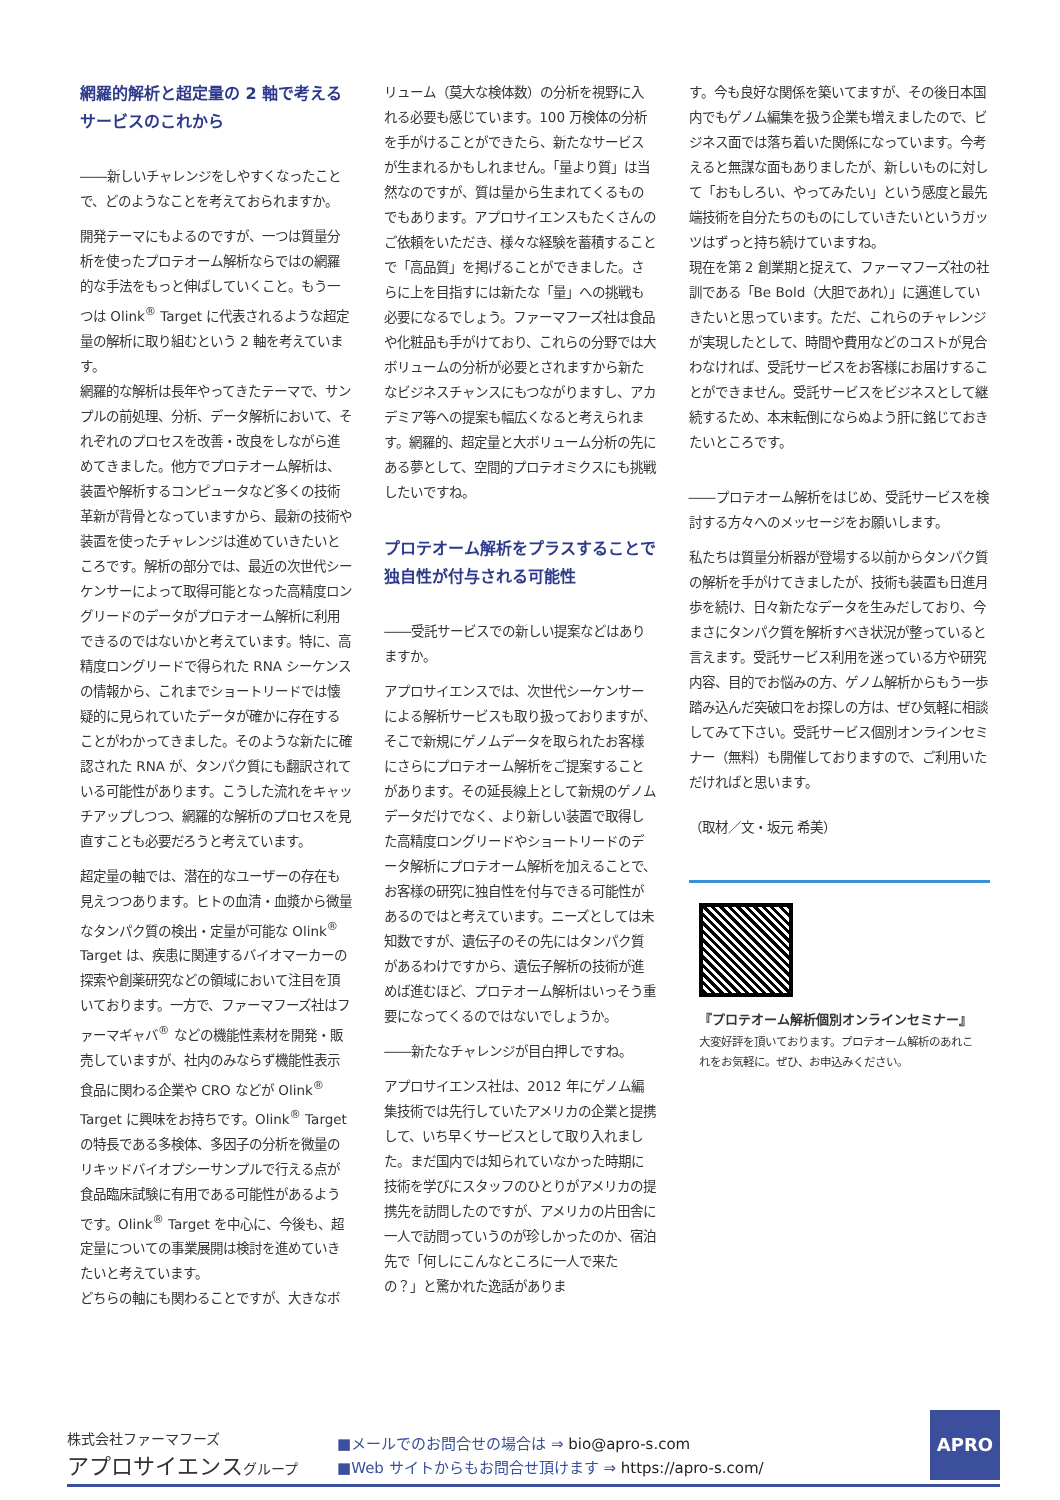網羅的解析と超定量の 2 軸で考える
サービスのこれから
――新しいチャレンジをしやすくなったことで、どのようなことを考えておられますか。
開発テーマにもよるのですが、一つは質量分析を使ったプロテオーム解析ならではの網羅的な手法をもっと伸ばしていくこと。もう一つは Olink<sup>®</sup> Target に代表されるような超定量の解析に取り組むという 2 軸を考えています。
網羅的な解析は長年やってきたテーマで、サンプルの前処理、分析、データ解析において、それぞれのプロセスを改善・改良をしながら進めてきました。他方でプロテオーム解析は、装置や解析するコンピュータなど多くの技術革新が背骨となっていますから、最新の技術や装置を使ったチャレンジは進めていきたいところです。解析の部分では、最近の次世代シーケンサーによって取得可能となった高精度ロングリードのデータがプロテオーム解析に利用できるのではないかと考えています。特に、高精度ロングリードで得られた RNA シーケンスの情報から、これまでショートリードでは懐疑的に見られていたデータが確かに存在することがわかってきました。そのような新たに確認された RNA が、タンパク質にも翻訳されている可能性があります。こうした流れをキャッチアップしつつ、網羅的な解析のプロセスを見直すことも必要だろうと考えています。
超定量の軸では、潜在的なユーザーの存在も見えつつあります。ヒトの血清・血漿から微量なタンパク質の検出・定量が可能な Olink<sup>®</sup> Target は、疾患に関連するバイオマーカーの探索や創薬研究などの領域において注目を頂いております。一方で、ファーマフーズ社はファーマギャバ<sup>®</sup> などの機能性素材を開発・販売していますが、社内のみならず機能性表示食品に関わる企業や CRO などが Olink<sup>®</sup> Target に興味をお持ちです。Olink<sup>®</sup> Target の特長である多検体、多因子の分析を微量のリキッドバイオプシーサンプルで行える点が食品臨床試験に有用である可能性があるようです。Olink<sup>®</sup> Target を中心に、今後も、超定量についての事業展開は検討を進めていきたいと考えています。
どちらの軸にも関わることですが、大きなボ
リューム（莫大な検体数）の分析を視野に入れる必要も感じています。100 万検体の分析を手がけることができたら、新たなサービスが生まれるかもしれません。「量より質」は当然なのですが、質は量から生まれてくるものでもあります。アプロサイエンスもたくさんのご依頼をいただき、様々な経験を蓄積することで「高品質」を掲げることができました。さらに上を目指すには新たな「量」への挑戦も必要になるでしょう。ファーマフーズ社は食品や化粧品も手がけており、これらの分野では大ボリュームの分析が必要とされますから新たなビジネスチャンスにもつながりますし、アカデミア等への提案も幅広くなると考えられます。網羅的、超定量と大ボリューム分析の先にある夢として、空間的プロテオミクスにも挑戦したいですね。
プロテオーム解析をプラスすることで
独自性が付与される可能性
――受託サービスでの新しい提案などはありますか。
アプロサイエンスでは、次世代シーケンサーによる解析サービスも取り扱っておりますが、そこで新規にゲノムデータを取られたお客様にさらにプロテオーム解析をご提案することがあります。その延長線上として新規のゲノムデータだけでなく、より新しい装置で取得した高精度ロングリードやショートリードのデータ解析にプロテオーム解析を加えることで、お客様の研究に独自性を付与できる可能性があるのではと考えています。ニーズとしては未知数ですが、遺伝子のその先にはタンパク質があるわけですから、遺伝子解析の技術が進めば進むほど、プロテオーム解析はいっそう重要になってくるのではないでしょうか。
――新たなチャレンジが目白押しですね。
アプロサイエンス社は、2012 年にゲノム編集技術では先行していたアメリカの企業と提携して、いち早くサービスとして取り入れました。まだ国内では知られていなかった時期に技術を学びにスタッフのひとりがアメリカの提携先を訪問したのですが、アメリカの片田舎に一人で訪問っていうのが珍しかったのか、宿泊先で「何しにこんなところに一人で来たの？」と驚かれた逸話がありま
す。今も良好な関係を築いてますが、その後日本国内でもゲノム編集を扱う企業も増えましたので、ビジネス面では落ち着いた関係になっています。今考えると無謀な面もありましたが、新しいものに対して「おもしろい、やってみたい」という感度と最先端技術を自分たちのものにしていきたいというガッツはずっと持ち続けていますね。
現在を第 2 創業期と捉えて、ファーマフーズ社の社訓である「Be Bold（大胆であれ）」に邁進していきたいと思っています。ただ、これらのチャレンジが実現したとして、時間や費用などのコストが見合わなければ、受託サービスをお客様にお届けすることができません。受託サービスをビジネスとして継続するため、本末転倒にならぬよう肝に銘じておきたいところです。
――プロテオーム解析をはじめ、受託サービスを検討する方々へのメッセージをお願いします。
私たちは質量分析器が登場する以前からタンパク質の解析を手がけてきましたが、技術も装置も日進月歩を続け、日々新たなデータを生みだしており、今まさにタンパク質を解析すべき状況が整っていると言えます。受託サービス利用を迷っている方や研究内容、目的でお悩みの方、ゲノム解析からもう一歩踏み込んだ突破口をお探しの方は、ぜひ気軽に相談してみて下さい。受託サービス個別オンラインセミナー（無料）も開催しておりますので、ご利用いただければと思います。
（取材／文・坂元 希美）
『プロテオーム解析個別オンラインセミナー』
大変好評を頂いております。プロテオーム解析のあれこれをお気軽に。ぜひ、お申込みください。
株式会社ファーマフーズ
アプロサイエンスグループ
■メールでのお問合せの場合は ⇒ bio@apro-s.com
■Web サイトからもお問合せ頂けます ⇒ https://apro-s.com/
APRO